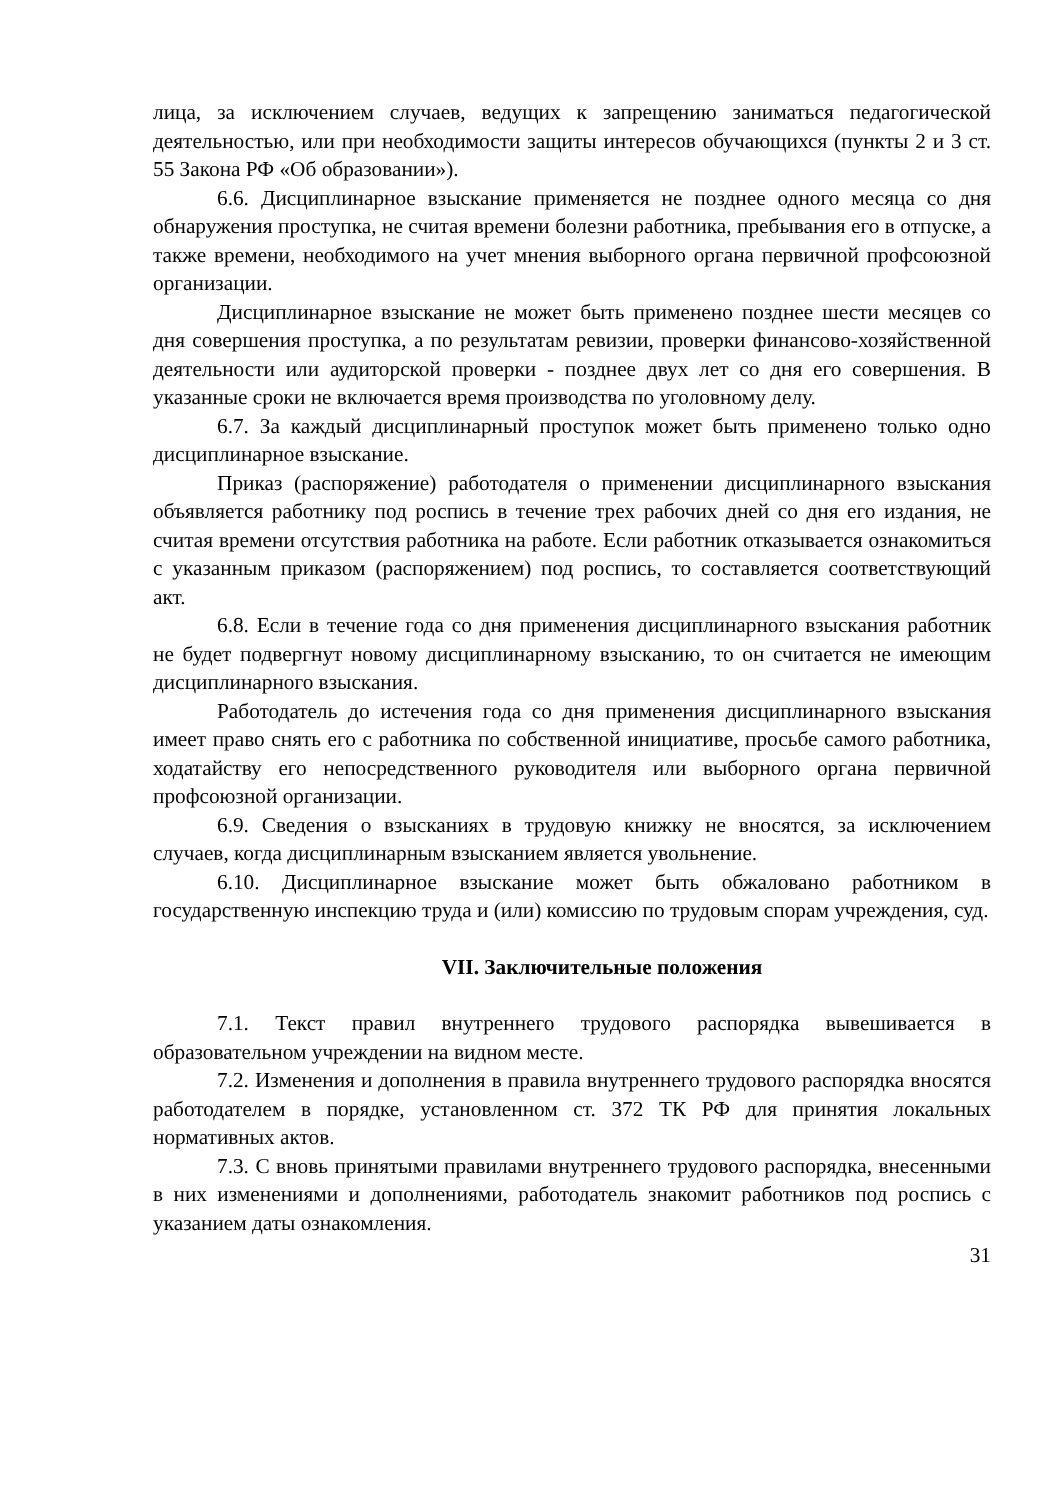лица, за исключением случаев, ведущих к запрещению заниматься педагогической деятельностью, или при необходимости защиты интересов обучающихся (пункты 2 и 3 ст. 55 Закона РФ «Об образовании»).
6.6. Дисциплинарное взыскание применяется не позднее одного месяца со дня обнаружения проступка, не считая времени болезни работника, пребывания его в отпуске, а также времени, необходимого на учет мнения выборного органа первичной профсоюзной организации.
Дисциплинарное взыскание не может быть применено позднее шести месяцев со дня совершения проступка, а по результатам ревизии, проверки финансово-хозяйственной деятельности или аудиторской проверки - позднее двух лет со дня его совершения. В указанные сроки не включается время производства по уголовному делу.
6.7. За каждый дисциплинарный проступок может быть применено только одно дисциплинарное взыскание.
Приказ (распоряжение) работодателя о применении дисциплинарного взыскания объявляется работнику под роспись в течение трех рабочих дней со дня его издания, не считая времени отсутствия работника на работе. Если работник отказывается ознакомиться с указанным приказом (распоряжением) под роспись, то составляется соответствующий акт.
6.8. Если в течение года со дня применения дисциплинарного взыскания работник не будет подвергнут новому дисциплинарному взысканию, то он считается не имеющим дисциплинарного взыскания.
Работодатель до истечения года со дня применения дисциплинарного взыскания имеет право снять его с работника по собственной инициативе, просьбе самого работника, ходатайству его непосредственного руководителя или выборного органа первичной профсоюзной организации.
6.9. Сведения о взысканиях в трудовую книжку не вносятся, за исключением случаев, когда дисциплинарным взысканием является увольнение.
6.10. Дисциплинарное взыскание может быть обжаловано работником в государственную инспекцию труда и (или) комиссию по трудовым спорам учреждения, суд.
VII. Заключительные положения
7.1. Текст правил внутреннего трудового распорядка вывешивается в образовательном учреждении на видном месте.
7.2. Изменения и дополнения в правила внутреннего трудового распорядка вносятся работодателем в порядке, установленном ст. 372 ТК РФ для принятия локальных нормативных актов.
7.3. С вновь принятыми правилами внутреннего трудового распорядка, внесенными в них изменениями и дополнениями, работодатель знакомит работников под роспись с указанием даты ознакомления.
31